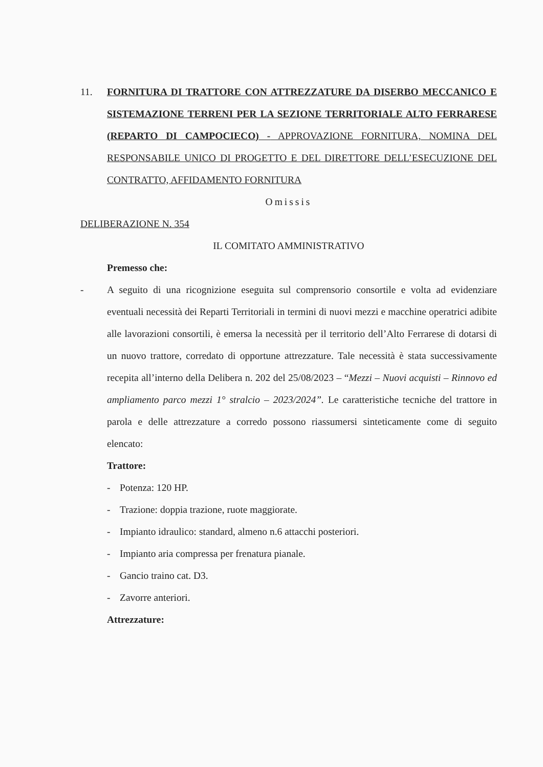11. FORNITURA DI TRATTORE CON ATTREZZATURE DA DISERBO MECCANICO E SISTEMAZIONE TERRENI PER LA SEZIONE TERRITORIALE ALTO FERRARESE (REPARTO DI CAMPOCIECO) - APPROVAZIONE FORNITURA, NOMINA DEL RESPONSABILE UNICO DI PROGETTO E DEL DIRETTORE DELL’ESECUZIONE DEL CONTRATTO, AFFIDAMENTO FORNITURA
Omissis
DELIBERAZIONE N. 354
IL COMITATO AMMINISTRATIVO
Premesso che:
- A seguito di una ricognizione eseguita sul comprensorio consortile e volta ad evidenziare eventuali necessità dei Reparti Territoriali in termini di nuovi mezzi e macchine operatrici adibite alle lavorazioni consortili, è emersa la necessità per il territorio dell’Alto Ferrarese di dotarsi di un nuovo trattore, corredato di opportune attrezzature. Tale necessità è stata successivamente recepita all’interno della Delibera n. 202 del 25/08/2023 – “Mezzi – Nuovi acquisti – Rinnovo ed ampliamento parco mezzi 1° stralcio – 2023/2024”. Le caratteristiche tecniche del trattore in parola e delle attrezzature a corredo possono riassumersi sinteticamente come di seguito elencato:
Trattore:
- Potenza: 120 HP.
- Trazione: doppia trazione, ruote maggiorate.
- Impianto idraulico: standard, almeno n.6 attacchi posteriori.
- Impianto aria compressa per frenatura pianale.
- Gancio traino cat. D3.
- Zavorre anteriori.
Attrezzature: